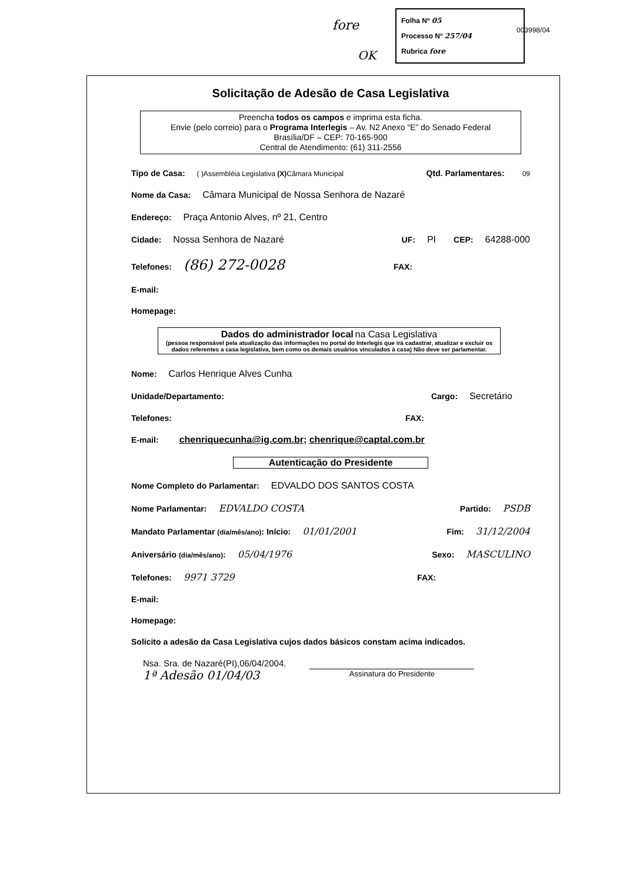fore
OK
Folha Nº 05
Processo Nº 257/04
Rubrica fore
003998/04
Solicitação de Adesão de Casa Legislativa
Preencha todos os campos e imprima esta ficha.
Envie (pelo correio) para o Programa Interlegis – Av. N2 Anexo “E” do Senado Federal
Brasília/DF – CEP: 70-165-900
Central de Atendimento: (61) 311-2556
Tipo de Casa: ( )Assembléia Legislativa (X) Câmara Municipal Qtd. Parlamentares: 09
Nome da Casa: Câmara Municipal de Nossa Senhora de Nazaré
Endereço: Praça Antonio Alves, nº 21, Centro
Cidade: Nossa Senhora de Nazaré UF: PI CEP: 64288-000
Telefones: (86) 272-0028 FAX:
E-mail:
Homepage:
Dados do administrador local na Casa Legislativa
(pessoa responsável pela atualização das informações no portal do Interlegis que irá cadastrar, atualizar e excluir os dados referentes a casa legislativa, bem como os demais usuários vinculados à casa) Não deve ser parlamentar.
Nome: Carlos Henrique Alves Cunha
Unidade/Departamento: Cargo: Secretário
Telefones: FAX:
E-mail: chenriquecunha@ig.com.br; chenrique@captal.com.br
Autenticação do Presidente
Nome Completo do Parlamentar: EDVALDO DOS SANTOS COSTA
Nome Parlamentar: EDVALDO COSTA Partido: PSDB
Mandato Parlamentar (dia/mês/ano): Início: 01/01/2001 Fim: 31/12/2004
Aniversário (dia/mês/ano): 05/04/1976 Sexo: MASCULINO
Telefones: 9971 3729 FAX:
E-mail:
Homepage:
Solicito a adesão da Casa Legislativa cujos dados básicos constam acima indicados.
Nsa. Sra. de Nazaré(PI),06/04/2004.
1ª Adesão 01/04/03
Assinatura do Presidente